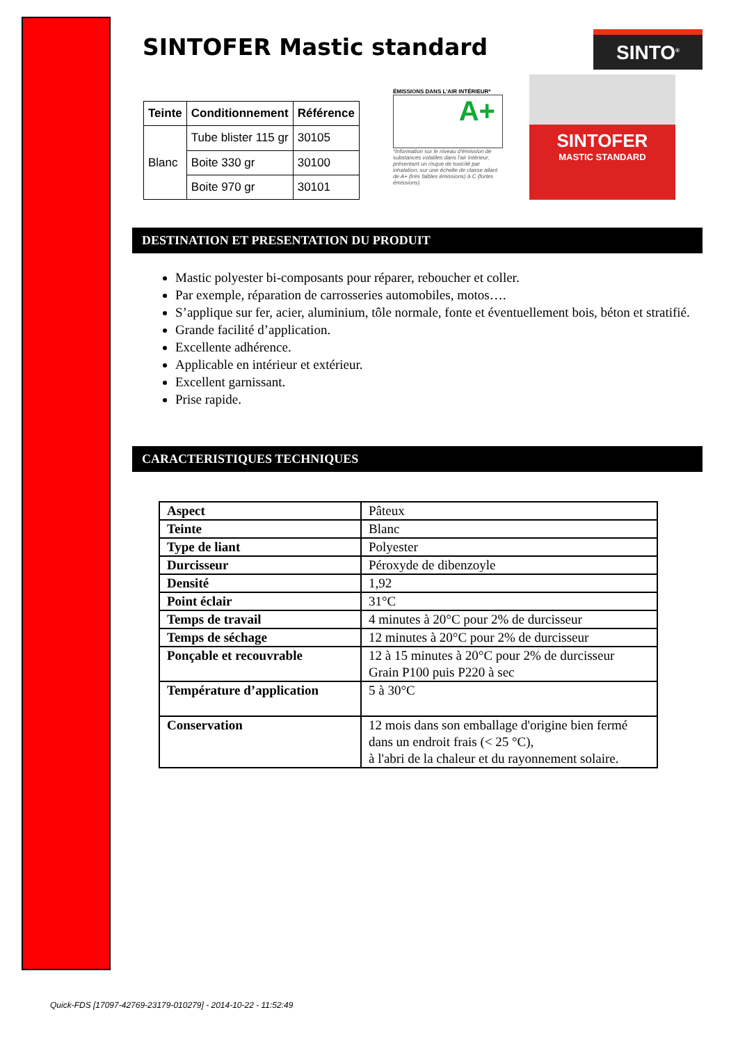SINTOFER Mastic standard
SINTO<sup>®</sup>
| Teinte | Conditionnement | Référence |
| --- | --- | --- |
| Blanc | Tube blister 115 gr | 30105 |
| | Boite 330 gr | 30100 |
| | Boite 970 gr | 30101 |
ÉMISSIONS DANS L'AIR INTÉRIEUR*
A+
*Information sur le niveau d'émission de substances volatiles dans l'air intérieur, présentant un risque de toxicité par inhalation, sur une échelle de classe allant de A+ (très faibles émissions) à C (fortes émissions).
SINTOFER
MASTIC STANDARD
DESTINATION ET PRESENTATION DU PRODUIT
Mastic polyester bi-composants pour réparer, reboucher et coller.
Par exemple, réparation de carrosseries automobiles, motos….
S’applique sur fer, acier, aluminium, tôle normale, fonte et éventuellement bois, béton et stratifié.
Grande facilité d’application.
Excellente adhérence.
Applicable en intérieur et extérieur.
Excellent garnissant.
Prise rapide.
CARACTERISTIQUES TECHNIQUES
| Aspect | Pâteux |
| Teinte | Blanc |
| Type de liant | Polyester |
| Durcisseur | Péroxyde de dibenzoyle |
| Densité | 1,92 |
| Point éclair | 31°C |
| Temps de travail | 4 minutes à 20°C pour 2% de durcisseur |
| Temps de séchage | 12 minutes à 20°C pour 2% de durcisseur |
| Ponçable et recouvrable | 12 à 15 minutes à 20°C pour 2% de durcisseur Grain P100 puis P220 à sec |
| Température d’application | 5 à 30°C |
| Conservation | 12 mois dans son emballage d'origine bien fermé dans un endroit frais (< 25 °C), à l'abri de la chaleur et du rayonnement solaire. |
Quick-FDS [17097-42769-23179-010279] - 2014-10-22 - 11:52:49